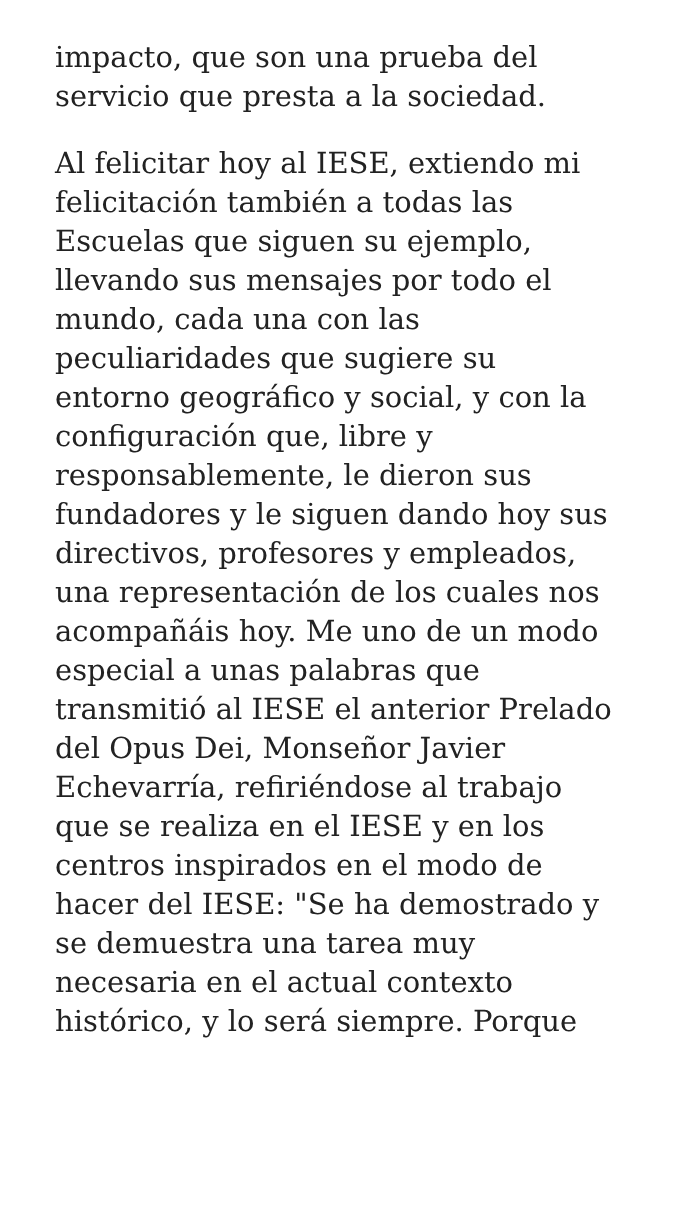impacto, que son una prueba del
servicio que presta a la sociedad.
Al felicitar hoy al IESE, extiendo mi
felicitación también a todas las
Escuelas que siguen su ejemplo,
llevando sus mensajes por todo el
mundo, cada una con las
peculiaridades que sugiere su
entorno geográfico y social, y con la
configuración que, libre y
responsablemente, le dieron sus
fundadores y le siguen dando hoy sus
directivos, profesores y empleados,
una representación de los cuales nos
acompañáis hoy. Me uno de un modo
especial a unas palabras que
transmitió al IESE el anterior Prelado
del Opus Dei, Monseñor Javier
Echevarría, refiriéndose al trabajo
que se realiza en el IESE y en los
centros inspirados en el modo de
hacer del IESE: "Se ha demostrado y
se demuestra una tarea muy
necesaria en el actual contexto
histórico, y lo será siempre. Porque